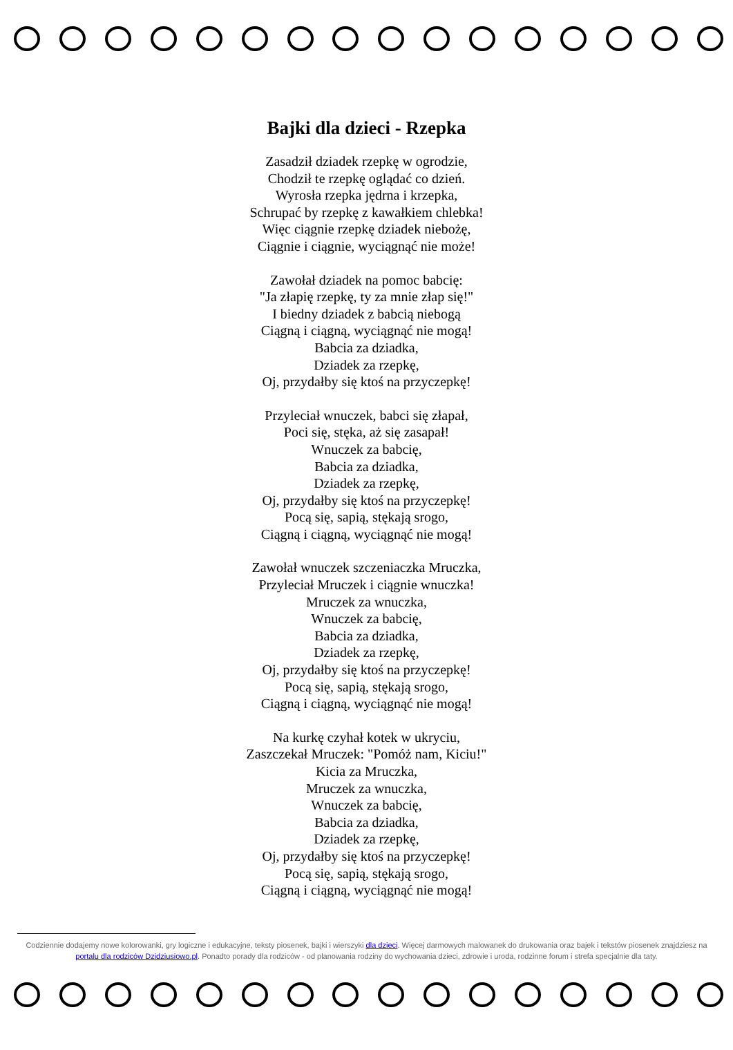Bajki dla dzieci - Rzepka
Zasadził dziadek rzepkę w ogrodzie,
Chodził te rzepkę oglądać co dzień.
Wyrosła rzepka jędrna i krzepka,
Schrupać by rzepkę z kawałkiem chlebka!
Więc ciągnie rzepkę dziadek niebożę,
Ciągnie i ciągnie, wyciągnąć nie może!
Zawołał dziadek na pomoc babcię:
"Ja złapię rzepkę, ty za mnie złap się!"
I biedny dziadek z babcią niebogą
Ciągną i ciągną, wyciągnąć nie mogą!
Babcia za dziadka,
Dziadek za rzepkę,
Oj, przydałby się ktoś na przyczepkę!
Przyleciał wnuczek, babci się złapał,
Poci się, stęka, aż się zasapał!
Wnuczek za babcię,
Babcia za dziadka,
Dziadek za rzepkę,
Oj, przydałby się ktoś na przyczepkę!
Pocą się, sapią, stękają srogo,
Ciągną i ciągną, wyciągnąć nie mogą!
Zawołał wnuczek szczeniaczka Mruczka,
Przyleciał Mruczek i ciągnie wnuczka!
Mruczek za wnuczka,
Wnuczek za babcię,
Babcia za dziadka,
Dziadek za rzepkę,
Oj, przydałby się ktoś na przyczepkę!
Pocą się, sapią, stękają srogo,
Ciągną i ciągną, wyciągnąć nie mogą!
Na kurkę czyhał kotek w ukryciu,
Zaszczekał Mruczek: "Pomóż nam, Kiciu!"
Kicia za Mruczka,
Mruczek za wnuczka,
Wnuczek za babcię,
Babcia za dziadka,
Dziadek za rzepkę,
Oj, przydałby się ktoś na przyczepkę!
Pocą się, sapią, stękają srogo,
Ciągną i ciągną, wyciągnąć nie mogą!
Codziennie dodajemy nowe kolorowanki, gry logiczne i edukacyjne, teksty piosenek, bajki i wierszyki dla dzieci. Więcej darmowych malowanek do drukowania oraz bajek i tekstów piosenek znajdziesz na portalu dla rodziców Dzidziusiowo.pl. Ponadto porady dla rodziców - od planowania rodziny do wychowania dzieci, zdrowie i uroda, rodzinne forum i strefa specjalnie dla taty.